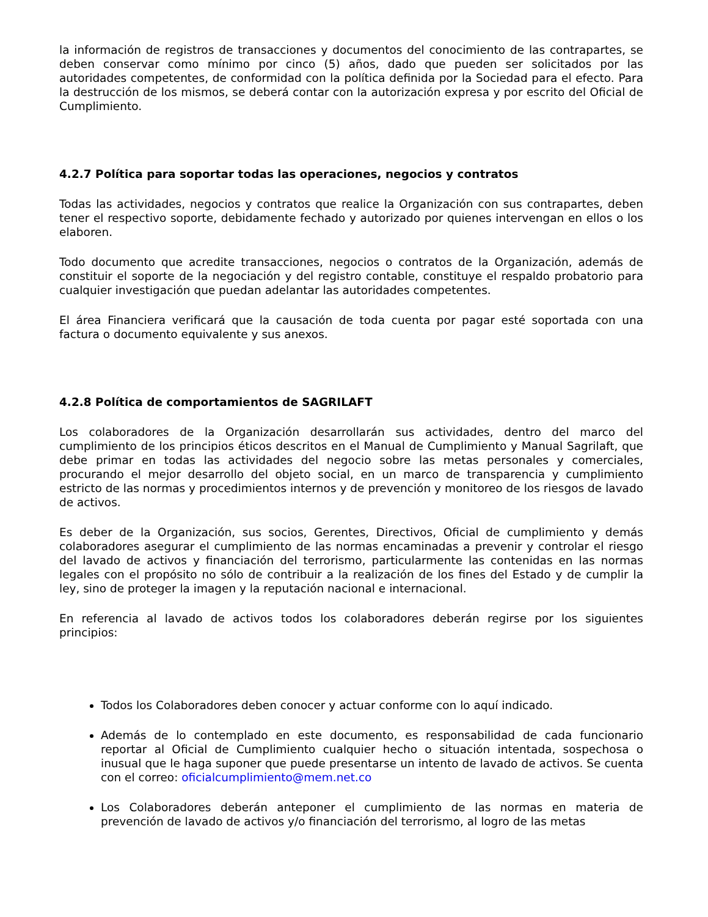la información de registros de transacciones y documentos del conocimiento de las contrapartes, se deben conservar como mínimo por cinco (5) años, dado que pueden ser solicitados por las autoridades competentes, de conformidad con la política definida por la Sociedad para el efecto. Para la destrucción de los mismos, se deberá contar con la autorización expresa y por escrito del Oficial de Cumplimiento.
4.2.7 Política para soportar todas las operaciones, negocios y contratos
Todas las actividades, negocios y contratos que realice la Organización con sus contrapartes, deben tener el respectivo soporte, debidamente fechado y autorizado por quienes intervengan en ellos o los elaboren.
Todo documento que acredite transacciones, negocios o contratos de la Organización, además de constituir el soporte de la negociación y del registro contable, constituye el respaldo probatorio para cualquier investigación que puedan adelantar las autoridades competentes.
El área Financiera verificará que la causación de toda cuenta por pagar esté soportada con una factura o documento equivalente y sus anexos.
4.2.8 Política de comportamientos de SAGRILAFT
Los colaboradores de la Organización desarrollarán sus actividades, dentro del marco del cumplimiento de los principios éticos descritos en el Manual de Cumplimiento y Manual Sagrilaft, que debe primar en todas las actividades del negocio sobre las metas personales y comerciales, procurando el mejor desarrollo del objeto social, en un marco de transparencia y cumplimiento estricto de las normas y procedimientos internos y de prevención y monitoreo de los riesgos de lavado de activos.
Es deber de la Organización, sus socios, Gerentes, Directivos, Oficial de cumplimiento y demás colaboradores asegurar el cumplimiento de las normas encaminadas a prevenir y controlar el riesgo del lavado de activos y financiación del terrorismo, particularmente las contenidas en las normas legales con el propósito no sólo de contribuir a la realización de los fines del Estado y de cumplir la ley, sino de proteger la imagen y la reputación nacional e internacional.
En referencia al lavado de activos todos los colaboradores deberán regirse por los siguientes principios:
Todos los Colaboradores deben conocer y actuar conforme con lo aquí indicado.
Además de lo contemplado en este documento, es responsabilidad de cada funcionario reportar al Oficial de Cumplimiento cualquier hecho o situación intentada, sospechosa o inusual que le haga suponer que puede presentarse un intento de lavado de activos. Se cuenta con el correo: oficialcumplimiento@mem.net.co
Los Colaboradores deberán anteponer el cumplimiento de las normas en materia de prevención de lavado de activos y/o financiación del terrorismo, al logro de las metas